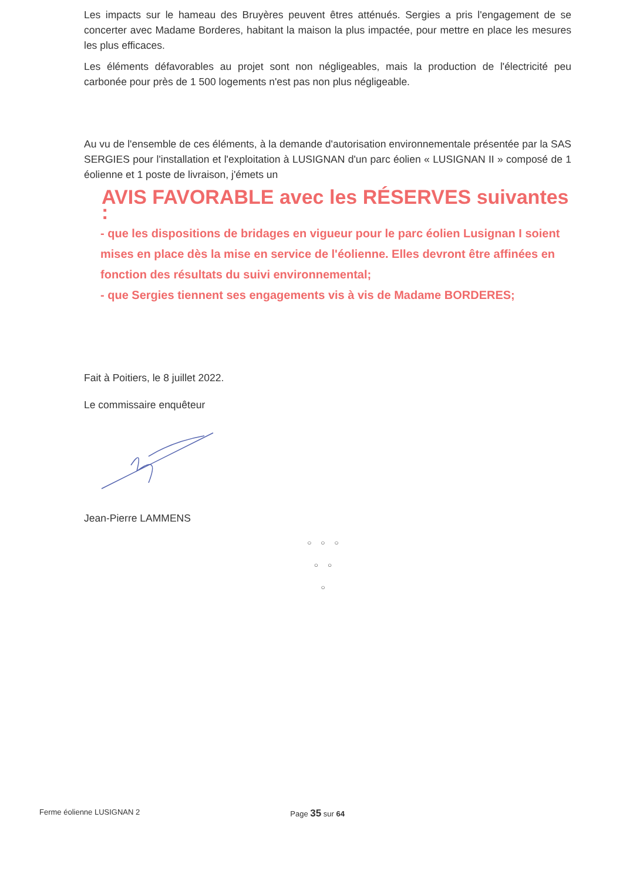Les impacts sur le hameau des Bruyères peuvent êtres atténués. Sergies a pris l'engagement de se concerter avec Madame Borderes, habitant la maison la plus impactée, pour mettre en place les mesures les plus efficaces.
Les éléments défavorables au projet sont non négligeables, mais la production de l'électricité peu carbonée pour près de 1 500 logements n'est pas non plus négligeable.
Au vu de l'ensemble de ces éléments, à la demande d'autorisation environnementale présentée par la SAS SERGIES pour l'installation et l'exploitation à LUSIGNAN d'un parc éolien « LUSIGNAN II » composé de 1 éolienne et 1 poste de livraison, j'émets un
AVIS FAVORABLE avec les RÉSERVES suivantes :
- que les dispositions de bridages en vigueur pour le parc éolien Lusignan I soient mises en place dès la mise en service de l'éolienne. Elles devront être affinées en fonction des résultats du suivi environnemental;
- que Sergies tiennent ses engagements vis à vis de Madame BORDERES;
Fait à Poitiers, le 8 juillet 2022.
Le commissaire enquêteur
Jean-Pierre LAMMENS
○○○
○○
○
Ferme éolienne LUSIGNAN 2 Page 35 sur 64